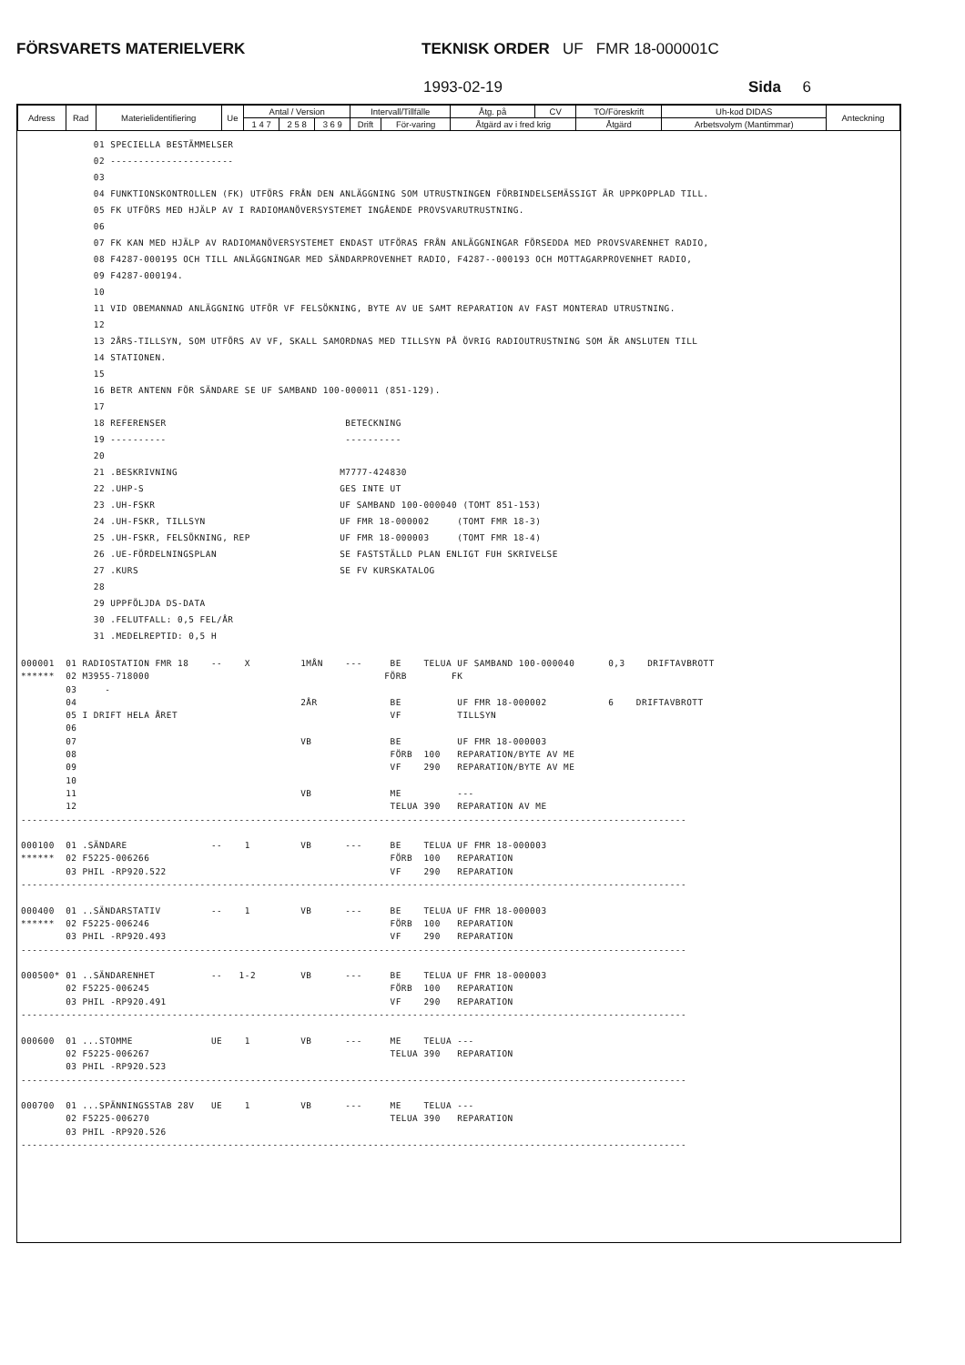FÖRSVARETS MATERIELVERK TEKNISK ORDER UF FMR 18-000001C
1993-02-19 Sida 6
| Adress | Rad | Materielidentifiering | Ue | Antal / Version | | | Intervall/Tillfälle | | Åtg. på | CV | TO/Föreskrift | Uh-kod DIDAS | Anteckning |
| | | | | 1 4 7 | 2 5 8 | 3 6 9 | Drift | För-varing | Åtgärd av i fred krig | | Åtgärd | Arbetsvolym (Mantimmar) | |
             01 SPECIELLA BESTÄMMELSER
             02 ----------------------
             03
             04 FUNKTIONSKONTROLLEN (FK) UTFÖRS FRÅN DEN ANLÄGGNING SOM UTRUSTNINGEN FÖRBINDELSEMÄSSIGT ÄR UPPKOPPLAD TILL.
             05 FK UTFÖRS MED HJÄLP AV I RADIOMANÖVERSYSTEMET INGÅENDE PROVSVARUTRUSTNING.
             06
             07 FK KAN MED HJÄLP AV RADIOMANÖVERSYSTEMET ENDAST UTFÖRAS FRÅN ANLÄGGNINGAR FÖRSEDDA MED PROVSVARENHET RADIO,
             08 F4287-000195 OCH TILL ANLÄGGNINGAR MED SÄNDARPROVENHET RADIO, F4287--000193 OCH MOTTAGARPROVENHET RADIO,
             09 F4287-000194.
             10
             11 VID OBEMANNAD ANLÄGGNING UTFÖR VF FELSÖKNING, BYTE AV UE SAMT REPARATION AV FAST MONTERAD UTRUSTNING.
             12
             13 2ÅRS-TILLSYN, SOM UTFÖRS AV VF, SKALL SAMORDNAS MED TILLSYN PÅ ÖVRIG RADIOUTRUSTNING SOM ÄR ANSLUTEN TILL
             14 STATIONEN.
             15
             16 BETR ANTENN FÖR SÄNDARE SE UF SAMBAND 100-000011 (851-129).
             17
             18 REFERENSER                                BETECKNING
             19 ----------                                ----------
             20
             21 .BESKRIVNING                             M7777-424830
             22 .UHP-S                                   GES INTE UT
             23 .UH-FSKR                                 UF SAMBAND 100-000040 (TOMT 851-153)
             24 .UH-FSKR, TILLSYN                        UF FMR 18-000002     (TOMT FMR 18-3)
             25 .UH-FSKR, FELSÖKNING, REP                UF FMR 18-000003     (TOMT FMR 18-4)
             26 .UE-FÖRDELNINGSPLAN                      SE FASTSTÄLLD PLAN ENLIGT FUH SKRIVELSE
             27 .KURS                                    SE FV KURSKATALOG
             28
             29 UPPFÖLJDA DS-DATA
             30 .FELUTFALL: 0,5 FEL/ÅR
             31 .MEDELREPTID: 0,5 H
000001  01 RADIOSTATION FMR 18    --    X         1MÅN    ---     BE    TELUA UF SAMBAND 100-000040      0,3    DRIFTAVBROTT
******  02 M3955-718000                                          FÖRB        FK
        03     -
        04                                        2ÅR             BE          UF FMR 18-000002           6    DRIFTAVBROTT
        05 I DRIFT HELA ÅRET                                      VF          TILLSYN
        06
        07                                        VB              BE          UF FMR 18-000003
        08                                                        FÖRB  100   REPARATION/BYTE AV ME
        09                                                        VF    290   REPARATION/BYTE AV ME
        10
        11                                        VB              ME          ---
        12                                                        TELUA 390   REPARATION AV ME
-----------------------------------------------------------------------------------------------------------------------

000100  01 .SÄNDARE               --    1         VB      ---     BE    TELUA UF FMR 18-000003
******  02 F5225-006266                                           FÖRB  100   REPARATION
        03 PHIL -RP920.522                                        VF    290   REPARATION
-----------------------------------------------------------------------------------------------------------------------

000400  01 ..SÄNDARSTATIV         --    1         VB      ---     BE    TELUA UF FMR 18-000003
******  02 F5225-006246                                           FÖRB  100   REPARATION
        03 PHIL -RP920.493                                        VF    290   REPARATION
-----------------------------------------------------------------------------------------------------------------------

000500* 01 ..SÄNDARENHET          --   1-2        VB      ---     BE    TELUA UF FMR 18-000003
        02 F5225-006245                                           FÖRB  100   REPARATION
        03 PHIL -RP920.491                                        VF    290   REPARATION
-----------------------------------------------------------------------------------------------------------------------

000600  01 ...STOMME              UE    1         VB      ---     ME    TELUA ---
        02 F5225-006267                                           TELUA 390   REPARATION
        03 PHIL -RP920.523
-----------------------------------------------------------------------------------------------------------------------

000700  01 ...SPÄNNINGSSTAB 28V   UE    1         VB      ---     ME    TELUA ---
        02 F5225-006270                                           TELUA 390   REPARATION
        03 PHIL -RP920.526
-----------------------------------------------------------------------------------------------------------------------